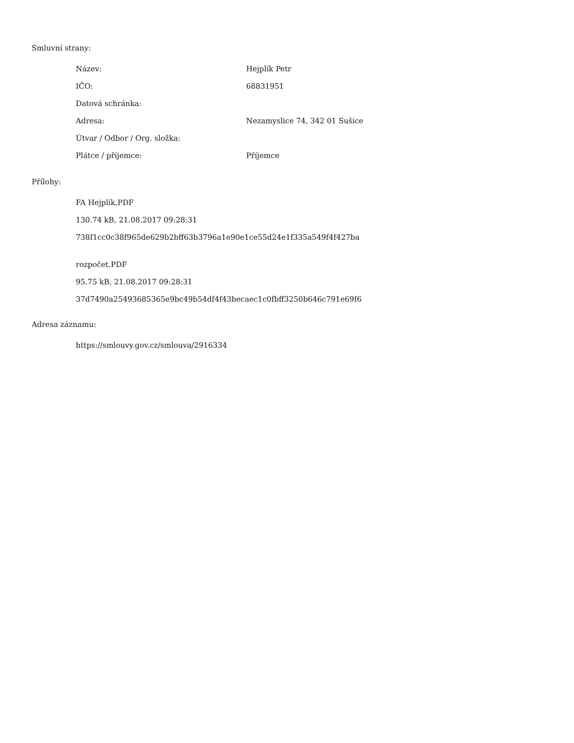Smluvní strany:
| Název: | Hejplík Petr |
| IČO: | 68831951 |
| Datová schránka: | |
| Adresa: | Nezamyslice 74, 342 01 Sušice |
| Útvar / Odbor / Org. složka: | |
| Plátce / příjemce: | Příjemce |
Přílohy:
FA Hejplík.PDF
130.74 kB, 21.08.2017 09:28:31
738f1cc0c38f965de629b2bff63b3796a1e90e1ce55d24e1f335a549f4f427ba
rozpočet.PDF
95.75 kB, 21.08.2017 09:28:31
37d7490a25493685365e9bc49b54df4f43becaec1c0fbff3250b646c791e69f6
Adresa záznamu:
https://smlouvy.gov.cz/smlouva/2916334